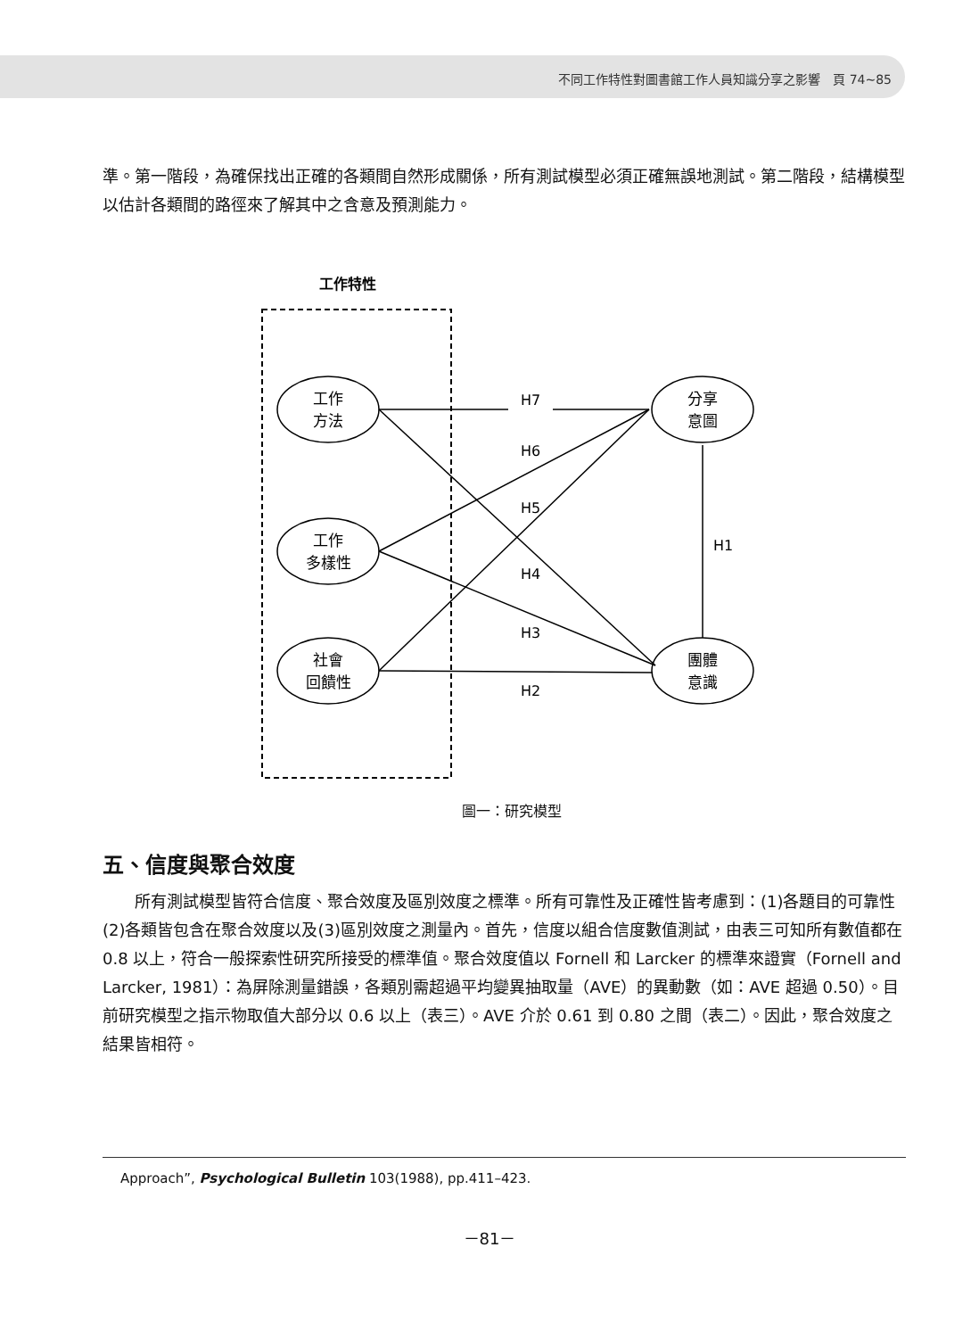不同工作特性對圖書館工作人員知識分享之影響　頁 74~85
準。第一階段，為確保找出正確的各類間自然形成關係，所有測試模型必須正確無誤地測試。第二階段，結構模型以估計各類間的路徑來了解其中之含意及預測能力。
工作特性
工作
方法
工作
多樣性
社會
回饋性
分享
意圖
團體
意識
H7
H6
H5
H4
H3
H2
H1
圖一：研究模型
五、信度與聚合效度
所有測試模型皆符合信度、聚合效度及區別效度之標準。所有可靠性及正確性皆考慮到：(1)各題目的可靠性(2)各類皆包含在聚合效度以及(3)區別效度之測量內。首先，信度以組合信度數值測試，由表三可知所有數值都在 0.8 以上，符合一般探索性研究所接受的標準值。聚合效度值以 Fornell 和 Larcker 的標準來證實（Fornell and Larcker, 1981）：為屏除測量錯誤，各類別需超過平均變異抽取量（AVE）的異動數（如：AVE 超過 0.50）。目前研究模型之指示物取值大部分以 0.6 以上（表三）。AVE 介於 0.61 到 0.80 之間（表二）。因此，聚合效度之結果皆相符。
Approach”, Psychological Bulletin 103(1988), pp.411–423.
－81－